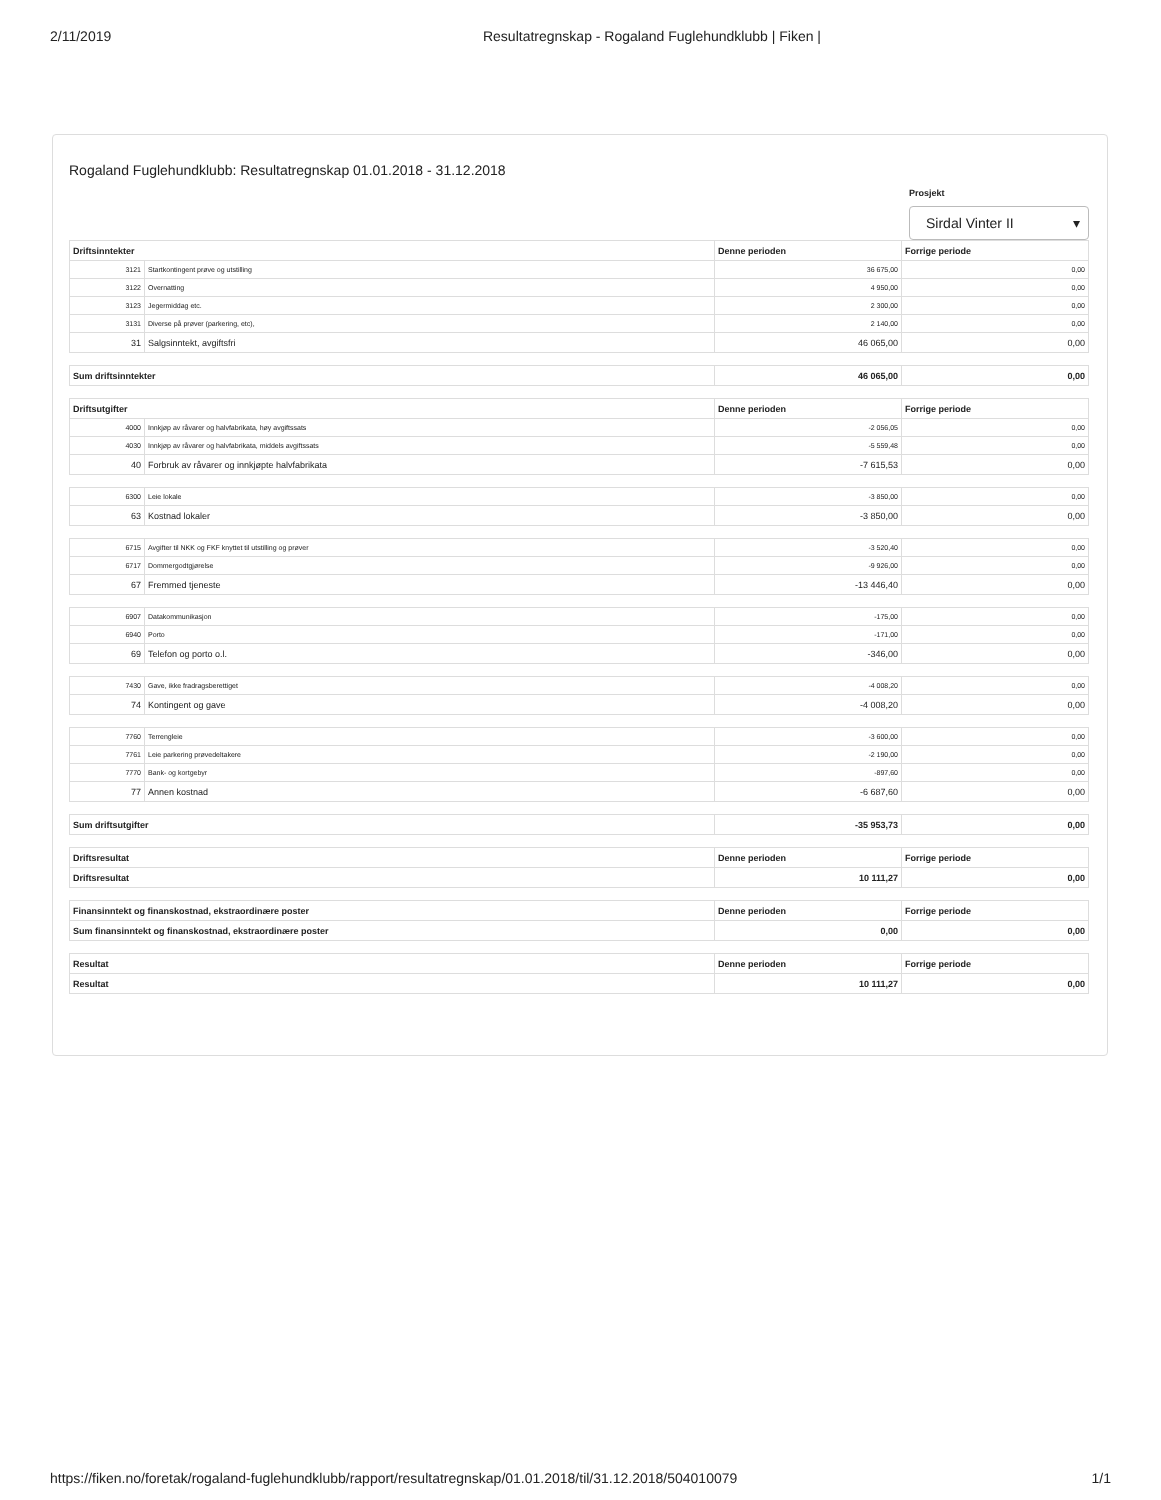2/11/2019 Resultatregnskap - Rogaland Fuglehundklubb | Fiken |
Rogaland Fuglehundklubb: Resultatregnskap 01.01.2018 - 31.12.2018
Prosjekt
Sirdal Vinter II ▾
| Driftsinntekter | | Denne perioden | Forrige periode |
| --- | --- | --- | --- |
| 3121 | Startkontingent prøve og utstilling | 36 675,00 | 0,00 |
| 3122 | Overnatting | 4 950,00 | 0,00 |
| 3123 | Jegermiddag etc. | 2 300,00 | 0,00 |
| 3131 | Diverse på prøver (parkering, etc), | 2 140,00 | 0,00 |
| 31 | Salgsinntekt, avgiftsfri | 46 065,00 | 0,00 |
| Sum driftsinntekter | | 46 065,00 | 0,00 |
| Driftsutgifter | | Denne perioden | Forrige periode |
| 4000 | Innkjøp av råvarer og halvfabrikata, høy avgiftssats | -2 056,05 | 0,00 |
| 4030 | Innkjøp av råvarer og halvfabrikata, middels avgiftssats | -5 559,48 | 0,00 |
| 40 | Forbruk av råvarer og innkjøpte halvfabrikata | -7 615,53 | 0,00 |
| 6300 | Leie lokale | -3 850,00 | 0,00 |
| 63 | Kostnad lokaler | -3 850,00 | 0,00 |
| 6715 | Avgifter til NKK og FKF knyttet til utstilling og prøver | -3 520,40 | 0,00 |
| 6717 | Dommergodtgjørelse | -9 926,00 | 0,00 |
| 67 | Fremmed tjeneste | -13 446,40 | 0,00 |
| 6907 | Datakommunikasjon | -175,00 | 0,00 |
| 6940 | Porto | -171,00 | 0,00 |
| 69 | Telefon og porto o.l. | -346,00 | 0,00 |
| 7430 | Gave, ikke fradragsberettiget | -4 008,20 | 0,00 |
| 74 | Kontingent og gave | -4 008,20 | 0,00 |
| 7760 | Terrengleie | -3 600,00 | 0,00 |
| 7761 | Leie parkering prøvedeltakere | -2 190,00 | 0,00 |
| 7770 | Bank- og kortgebyr | -897,60 | 0,00 |
| 77 | Annen kostnad | -6 687,60 | 0,00 |
| Sum driftsutgifter | | -35 953,73 | 0,00 |
| Driftsresultat | | Denne perioden | Forrige periode |
| Driftsresultat | | 10 111,27 | 0,00 |
| Finansinntekt og finanskostnad, ekstraordinære poster | | Denne perioden | Forrige periode |
| Sum finansinntekt og finanskostnad, ekstraordinære poster | | 0,00 | 0,00 |
| Resultat | | Denne perioden | Forrige periode |
| Resultat | | 10 111,27 | 0,00 |
https://fiken.no/foretak/rogaland-fuglehundklubb/rapport/resultatregnskap/01.01.2018/til/31.12.2018/504010079 1/1